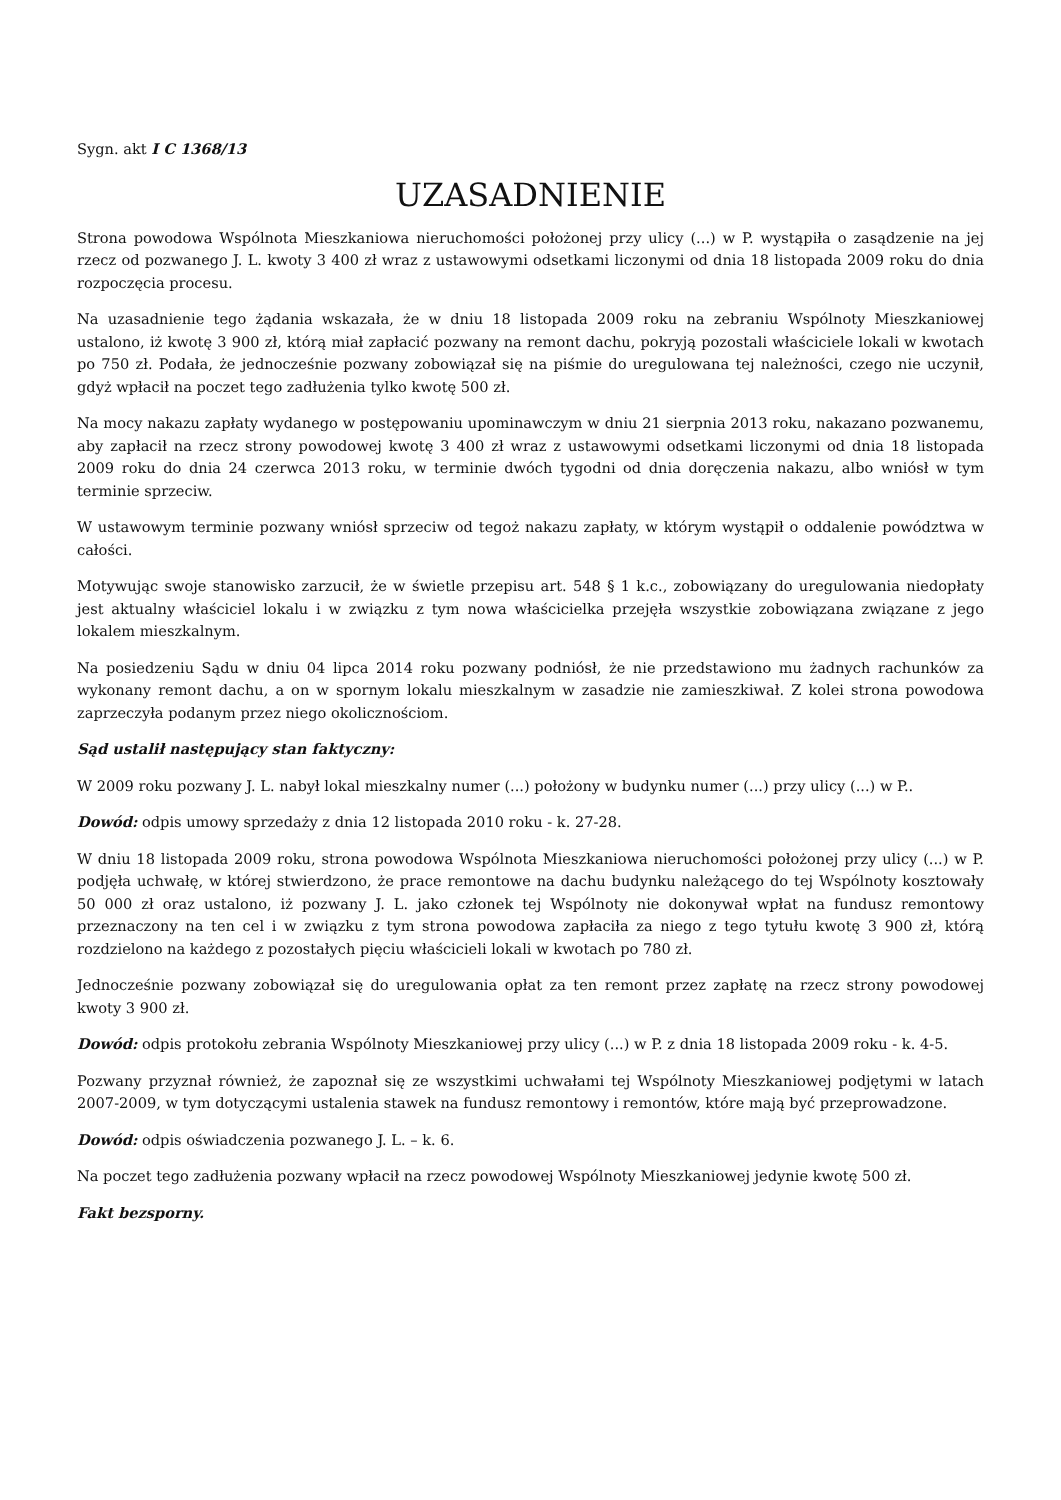Sygn. akt I C 1368/13
UZASADNIENIE
Strona powodowa Wspólnota Mieszkaniowa nieruchomości położonej przy ulicy (...) w P. wystąpiła o zasądzenie na jej rzecz od pozwanego J. L. kwoty 3 400 zł wraz z ustawowymi odsetkami liczonymi od dnia 18 listopada 2009 roku do dnia rozpoczęcia procesu.
Na uzasadnienie tego żądania wskazała, że w dniu 18 listopada 2009 roku na zebraniu Wspólnoty Mieszkaniowej ustalono, iż kwotę 3 900 zł, którą miał zapłacić pozwany na remont dachu, pokryją pozostali właściciele lokali w kwotach po 750 zł. Podała, że jednocześnie pozwany zobowiązał się na piśmie do uregulowana tej należności, czego nie uczynił, gdyż wpłacił na poczet tego zadłużenia tylko kwotę 500 zł.
Na mocy nakazu zapłaty wydanego w postępowaniu upominawczym w dniu 21 sierpnia 2013 roku, nakazano pozwanemu, aby zapłacił na rzecz strony powodowej kwotę 3 400 zł wraz z ustawowymi odsetkami liczonymi od dnia 18 listopada 2009 roku do dnia 24 czerwca 2013 roku, w terminie dwóch tygodni od dnia doręczenia nakazu, albo wniósł w tym terminie sprzeciw.
W ustawowym terminie pozwany wniósł sprzeciw od tegoż nakazu zapłaty, w którym wystąpił o oddalenie powództwa w całości.
Motywując swoje stanowisko zarzucił, że w świetle przepisu art. 548 § 1 k.c., zobowiązany do uregulowania niedopłaty jest aktualny właściciel lokalu i w związku z tym nowa właścicielka przejęła wszystkie zobowiązana związane z jego lokalem mieszkalnym.
Na posiedzeniu Sądu w dniu 04 lipca 2014 roku pozwany podniósł, że nie przedstawiono mu żadnych rachunków za wykonany remont dachu, a on w spornym lokalu mieszkalnym w zasadzie nie zamieszkiwał. Z kolei strona powodowa zaprzeczyła podanym przez niego okolicznościom.
Sąd ustalił następujący stan faktyczny:
W 2009 roku pozwany J. L. nabył lokal mieszkalny numer (...) położony w budynku numer (...) przy ulicy (...) w P..
Dowód: odpis umowy sprzedaży z dnia 12 listopada 2010 roku - k. 27-28.
W dniu 18 listopada 2009 roku, strona powodowa Wspólnota Mieszkaniowa nieruchomości położonej przy ulicy (...) w P. podjęła uchwałę, w której stwierdzono, że prace remontowe na dachu budynku należącego do tej Wspólnoty kosztowały 50 000 zł oraz ustalono, iż pozwany J. L. jako członek tej Wspólnoty nie dokonywał wpłat na fundusz remontowy przeznaczony na ten cel i w związku z tym strona powodowa zapłaciła za niego z tego tytułu kwotę 3 900 zł, którą rozdzielono na każdego z pozostałych pięciu właścicieli lokali w kwotach po 780 zł.
Jednocześnie pozwany zobowiązał się do uregulowania opłat za ten remont przez zapłatę na rzecz strony powodowej kwoty 3 900 zł.
Dowód: odpis protokołu zebrania Wspólnoty Mieszkaniowej przy ulicy (...) w P. z dnia 18 listopada 2009 roku - k. 4-5.
Pozwany przyznał również, że zapoznał się ze wszystkimi uchwałami tej Wspólnoty Mieszkaniowej podjętymi w latach 2007-2009, w tym dotyczącymi ustalenia stawek na fundusz remontowy i remontów, które mają być przeprowadzone.
Dowód: odpis oświadczenia pozwanego J. L. – k. 6.
Na poczet tego zadłużenia pozwany wpłacił na rzecz powodowej Wspólnoty Mieszkaniowej jedynie kwotę 500 zł.
Fakt bezsporny.